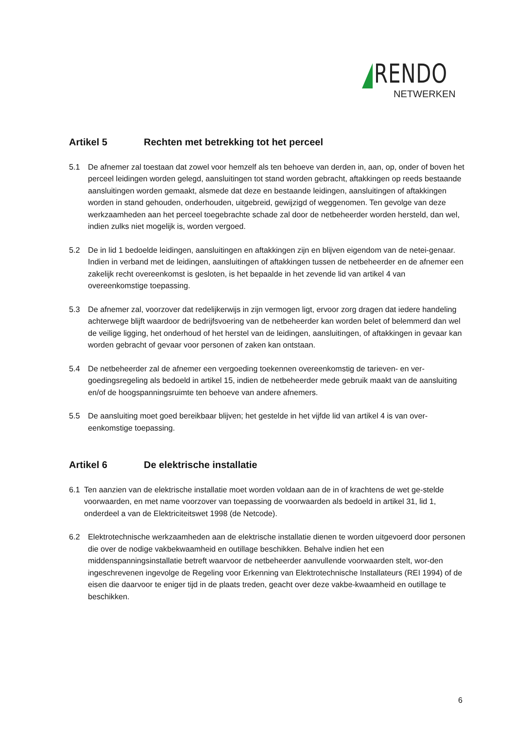RENDO
NETWERKEN
Artikel 5 Rechten met betrekking tot het perceel
5.1 De afnemer zal toestaan dat zowel voor hemzelf als ten behoeve van derden in, aan, op, onder of boven het perceel leidingen worden gelegd, aansluitingen tot stand worden gebracht, aftakkingen op reeds bestaande aansluitingen worden gemaakt, alsmede dat deze en bestaande leidingen, aansluitingen of aftakkingen worden in stand gehouden, onderhouden, uitgebreid, gewijzigd of weggenomen. Ten gevolge van deze werkzaamheden aan het perceel toegebrachte schade zal door de netbeheerder worden hersteld, dan wel, indien zulks niet mogelijk is, worden vergoed.
5.2 De in lid 1 bedoelde leidingen, aansluitingen en aftakkingen zijn en blijven eigendom van de netei-genaar. Indien in verband met de leidingen, aansluitingen of aftakkingen tussen de netbeheerder en de afnemer een zakelijk recht overeenkomst is gesloten, is het bepaalde in het zevende lid van artikel 4 van overeenkomstige toepassing.
5.3 De afnemer zal, voorzover dat redelijkerwijs in zijn vermogen ligt, ervoor zorg dragen dat iedere handeling achterwege blijft waardoor de bedrijfsvoering van de netbeheerder kan worden belet of belemmerd dan wel de veilige ligging, het onderhoud of het herstel van de leidingen, aansluitingen, of aftakkingen in gevaar kan worden gebracht of gevaar voor personen of zaken kan ontstaan.
5.4 De netbeheerder zal de afnemer een vergoeding toekennen overeenkomstig de tarieven- en ver-goedingsregeling als bedoeld in artikel 15, indien de netbeheerder mede gebruik maakt van de aansluiting en/of de hoogspanningsruimte ten behoeve van andere afnemers.
5.5 De aansluiting moet goed bereikbaar blijven; het gestelde in het vijfde lid van artikel 4 is van over-eenkomstige toepassing.
Artikel 6 De elektrische installatie
6.1 Ten aanzien van de elektrische installatie moet worden voldaan aan de in of krachtens de wet ge-stelde voorwaarden, en met name voorzover van toepassing de voorwaarden als bedoeld in artikel 31, lid 1, onderdeel a van de Elektriciteitswet 1998 (de Netcode).
6.2 Elektrotechnische werkzaamheden aan de elektrische installatie dienen te worden uitgevoerd door personen die over de nodige vakbekwaamheid en outillage beschikken. Behalve indien het een middenspanningsinstallatie betreft waarvoor de netbeheerder aanvullende voorwaarden stelt, wor-den ingeschrevenen ingevolge de Regeling voor Erkenning van Elektrotechnische Installateurs (REI 1994) of de eisen die daarvoor te eniger tijd in de plaats treden, geacht over deze vakbe-kwaamheid en outillage te beschikken.
6